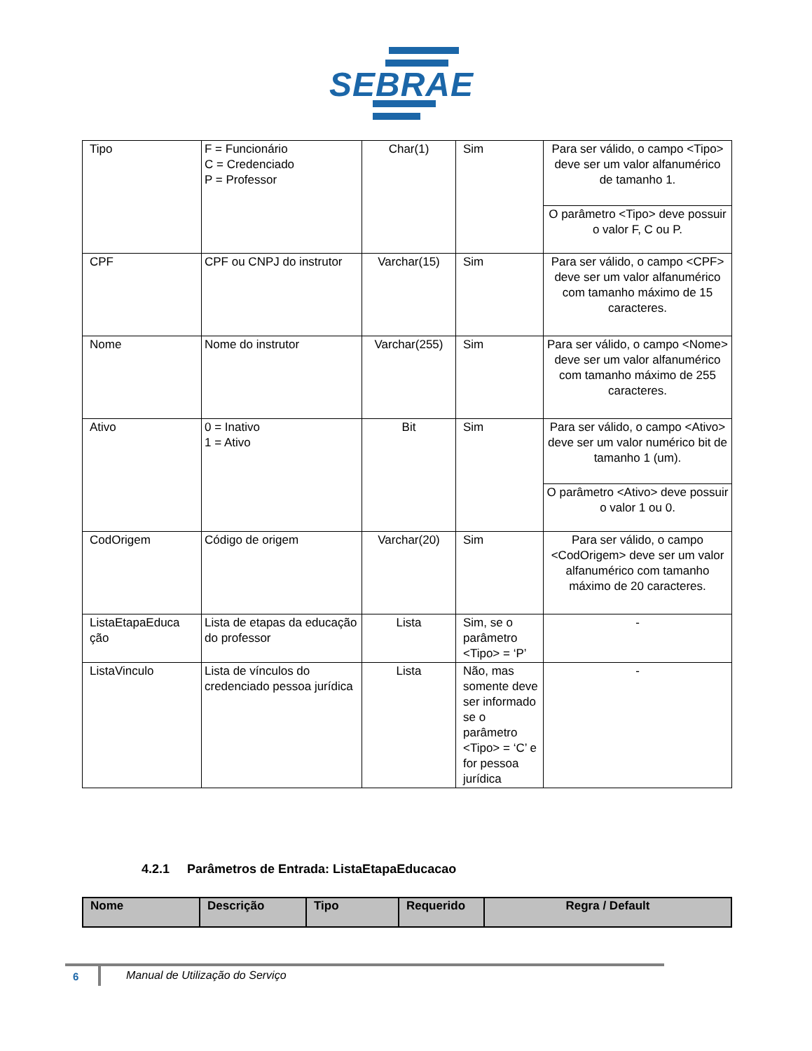SEBRAE
| Tipo | F = Funcionário C = Credenciado P = Professor | Char(1) | Sim | Para ser válido, o campo <Tipo> deve ser um valor alfanumérico de tamanho 1. |
| | | | | O parâmetro <Tipo> deve possuir o valor F, C ou P. |
| CPF | CPF ou CNPJ do instrutor | Varchar(15) | Sim | Para ser válido, o campo <CPF> deve ser um valor alfanumérico com tamanho máximo de 15 caracteres. |
| Nome | Nome do instrutor | Varchar(255) | Sim | Para ser válido, o campo <Nome> deve ser um valor alfanumérico com tamanho máximo de 255 caracteres. |
| Ativo | 0 = Inativo 1 = Ativo | Bit | Sim | Para ser válido, o campo <Ativo> deve ser um valor numérico bit de tamanho 1 (um). |
| | | | | O parâmetro <Ativo> deve possuir o valor 1 ou 0. |
| CodOrigem | Código de origem | Varchar(20) | Sim | Para ser válido, o campo <CodOrigem> deve ser um valor alfanumérico com tamanho máximo de 20 caracteres. |
| ListaEtapaEduca ção | Lista de etapas da educação do professor | Lista | Sim, se o parâmetro <Tipo> = ‘P’ | - |
| ListaVinculo | Lista de vínculos do credenciado pessoa jurídica | Lista | Não, mas somente deve ser informado se o parâmetro <Tipo> = ‘C’ e for pessoa jurídica | - |
4.2.1 Parâmetros de Entrada: ListaEtapaEducacao
| Nome | Descrição | Tipo | Requerido | Regra / Default |
| --- | --- | --- | --- | --- |
6
Manual de Utilização do Serviço